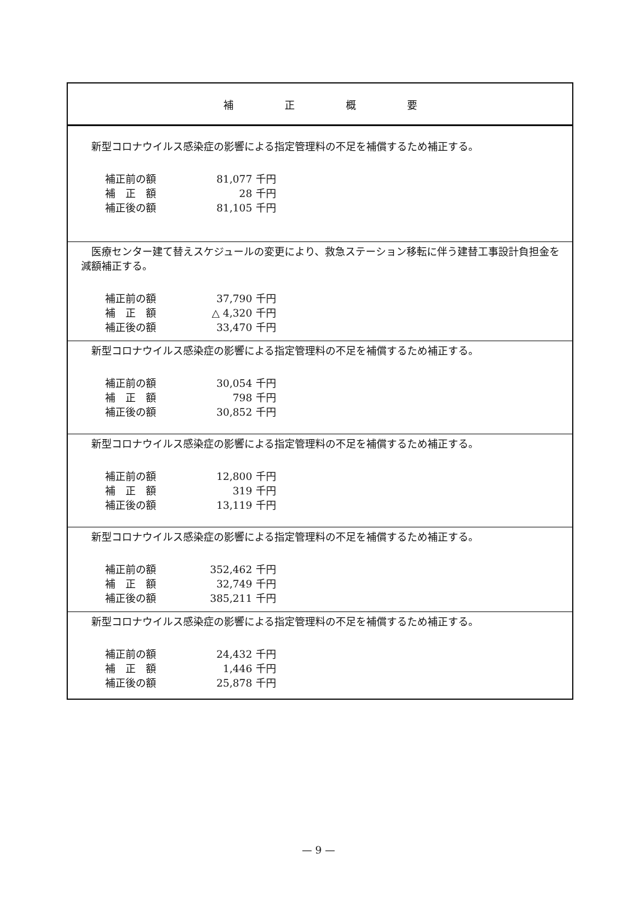| 補 正 概 要 |
| --- |
| 新型コロナウイルス感染症の影響による指定管理料の不足を補償するため補正する。 / 補正前の額 / 81,077 / 千円 / / 補 正 額 / 28 / 千円 / / 補正後の額 / 81,105 / 千円 / |
| 医療センター建て替えスケジュールの変更により、救急ステーション移転に伴う建替工事設計負担金を減額補正する。 / 補正前の額 / 37,790 / 千円 / / 補 正 額 / △ 4,320 / 千円 / / 補正後の額 / 33,470 / 千円 / |
| 新型コロナウイルス感染症の影響による指定管理料の不足を補償するため補正する。 / 補正前の額 / 30,054 / 千円 / / 補 正 額 / 798 / 千円 / / 補正後の額 / 30,852 / 千円 / |
| 新型コロナウイルス感染症の影響による指定管理料の不足を補償するため補正する。 / 補正前の額 / 12,800 / 千円 / / 補 正 額 / 319 / 千円 / / 補正後の額 / 13,119 / 千円 / |
| 新型コロナウイルス感染症の影響による指定管理料の不足を補償するため補正する。 / 補正前の額 / 352,462 / 千円 / / 補 正 額 / 32,749 / 千円 / / 補正後の額 / 385,211 / 千円 / |
| 新型コロナウイルス感染症の影響による指定管理料の不足を補償するため補正する。 / 補正前の額 / 24,432 / 千円 / / 補 正 額 / 1,446 / 千円 / / 補正後の額 / 25,878 / 千円 / |
— 9 —